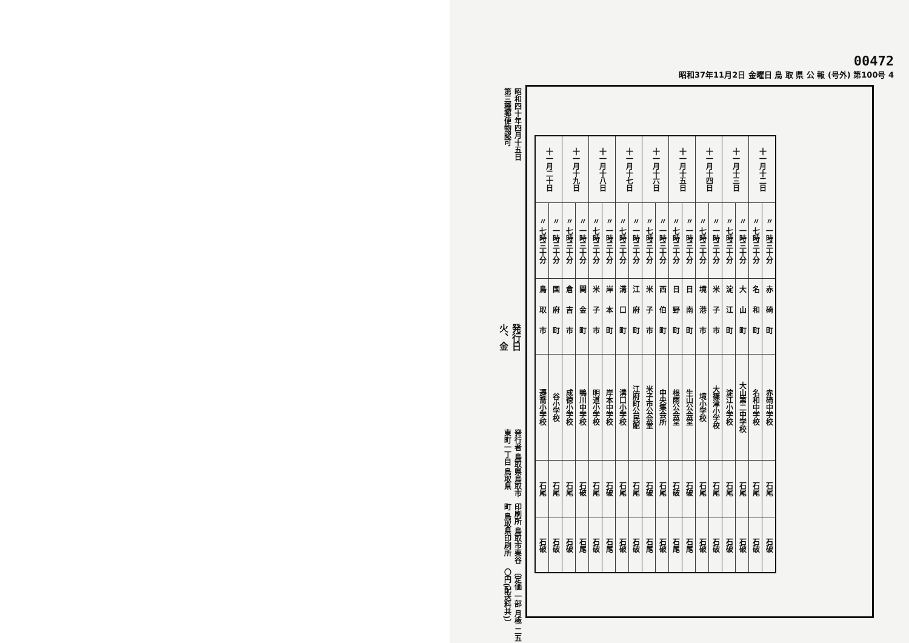昭和四十年四月十五日第三種郵便物認可
発行日 火、金
発行者 鳥取県鳥取市東町一丁目 鳥取県
印刷所 鳥取市栗谷町 鳥取県印刷所
〔定価 一部 月極 二五〇円(配送料共)〕
00472
昭和37年11月2日 金曜日 鳥 取 県 公 報 (号外) 第100号 4
| 十一月十二日 | 〃 一時三十分 | 赤碕町 | 赤碕中学校 | 石尾 | 石破 |
| | 〃 七時三十分 | 名和町 | 名和中学校 | 石尾 | 石破 |
| 十一月十三日 | 〃 一時三十分 | 大山町 | 大山第二中学校 | 石尾 | 石破 |
| | 〃 七時三十分 | 淀江町 | 淀江小学校 | 石尾 | 石破 |
| 十一月十四日 | 〃 一時三十分 | 米子市 | 大篠津小学校 | 石尾 | 石破 |
| | 〃 七時三十分 | 境港市 | 境小学校 | 石尾 | 石破 |
| 十一月十五日 | 〃 一時三十分 | 日南町 | 生山公会堂 | 石破 | 石尾 |
| | 〃 七時三十分 | 日野町 | 根雨公会堂 | 石破 | 石尾 |
| 十一月十六日 | 〃 一時三十分 | 西伯町 | 中央集会所 | 石尾 | 石破 |
| | 〃 七時三十分 | 米子市 | 米子市公会堂 | 石破 | 石尾 |
| 十一月十七日 | 〃 一時三十分 | 江府町 | 江府町公民館 | 石尾 | 石破 |
| | 〃 七時三十分 | 溝口町 | 溝口小学校 | 石尾 | 石破 |
| 十一月十八日 | 〃 一時三十分 | 岸本町 | 岸本中学校 | 石破 | 石尾 |
| | 〃 七時三十分 | 米子市 | 明道小学校 | 石尾 | 石破 |
| 十一月十九日 | 〃 一時三十分 | 関金町 | 鴨川中学校 | 石破 | 石尾 |
| | 〃 七時三十分 | 倉吉市 | 成徳小学校 | 石尾 | 石破 |
| 十一月二十日 | 〃 一時三十分 | 国府町 | 谷小学校 | 石尾 | 石破 |
| | 〃 七時三十分 | 鳥取市 | 遷喬小学校 | 石尾 | 石破 |